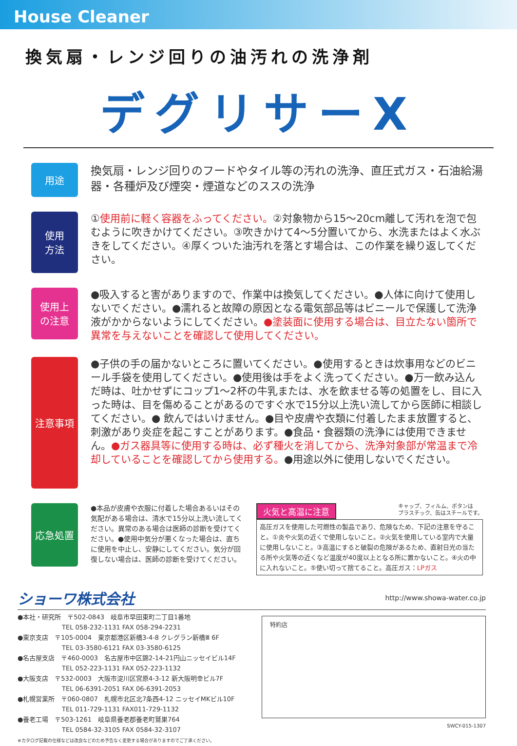House Cleaner
換気扇・レンジ回りの油汚れの洗浄剤
デグリサーX
用途
換気扇・レンジ回りのフードやタイル等の汚れの洗浄、直圧式ガス・石油給湯器・各種炉及び煙突・煙道などのススの洗浄
使用
方法
①使用前に軽く容器をふってください。②対象物から15～20cm離して汚れを泡で包むように吹きかけてください。③吹きかけて4～5分置いてから、水洗またはよく水ぶきをしてください。④厚くついた油汚れを落とす場合は、この作業を繰り返してください。
使用上
の注意
●吸入すると害がありますので、作業中は換気してください。●人体に向けて使用しないでください。●濡れると故障の原因となる電気部品等はビニールで保護して洗浄液がかからないようにしてください。●塗装面に使用する場合は、目立たない箇所で異常を与えないことを確認して使用してください。
注意事項
●子供の手の届かないところに置いてください。●使用するときは炊事用などのビニール手袋を使用してください。●使用後は手をよく洗ってください。●万一飲み込んだ時は、吐かせずにコップ1～2杯の牛乳または、水を飲ませる等の処置をし、目に入った時は、目を傷めることがあるのですぐ水で15分以上洗い流してから医師に相談してください。● 飲んではいけません。●目や皮膚や衣類に付着したまま放置すると、刺激があり炎症を起こすことがあります。●食品・食器類の洗浄には使用できません。●ガス器具等に使用する時は、必ず種火を消してから、洗浄対象部が常温まで冷却していることを確認してから使用する。●用途以外に使用しないでください。
応急処置
●本品が皮膚や衣服に付着した場合あるいはその気配がある場合は、清水で15分以上洗い流してください。異常のある場合は医師の診断を受けてください。●使用中気分が悪くなった場合は、直ちに使用を中止し、安静にしてください。気分が回復しない場合は、医師の診断を受けてください。
火気と高温に注意 キャップ、フィルム、ボタンは
プラスチック、缶はスチールです。
高圧ガスを使用した可燃性の製品であり、危険なため、下記の注意を守ること。①炎や火気の近くで使用しないこと。②火気を使用している室内で大量に使用しないこと。③高温にすると破裂の危険があるため、直射日光の当たる所や火気等の近くなど温度が40度以上となる所に置かないこと。④火の中に入れないこと。⑤使い切って捨てること。高圧ガス：LPガス
ショーワ株式会社
http://www.showa-water.co.jp
●本社・研究所　〒502-0843　岐阜市早田東町二丁目1番地
　　　　　　　TEL 058-232-1131 FAX 058-294-2231
●東京支店　〒105-0004　東京都港区新橋3-4-8 クレグラン新橋Ⅲ 6F
　　　　　　　TEL 03-3580-6121 FAX 03-3580-6125
●名古屋支店　〒460-0003　名古屋市中区錦2-14-21円山ニッセイビル14F
　　　　　　　TEL 052-223-1131 FAX 052-223-1132
●大阪支店　〒532-0003　大阪市淀川区宮原4-3-12 新大阪明幸ビル7F
　　　　　　　TEL 06-6391-2051 FAX 06-6391-2053
●札幌営業所　〒060-0807　札幌市北区北7条西4-12 ニッセイMKビル10F
　　　　　　　TEL 011-729-1131 FAX011-729-1132
●養老工場　〒503-1261　岐阜県養老郡養老町鷲巣764
　　　　　　　TEL 0584-32-3105 FAX 0584-32-3107
※カタログ記載の仕様などは改良などのため予告なく変更する場合がありますのでご了承ください。
特約店
SWCY-015-1307